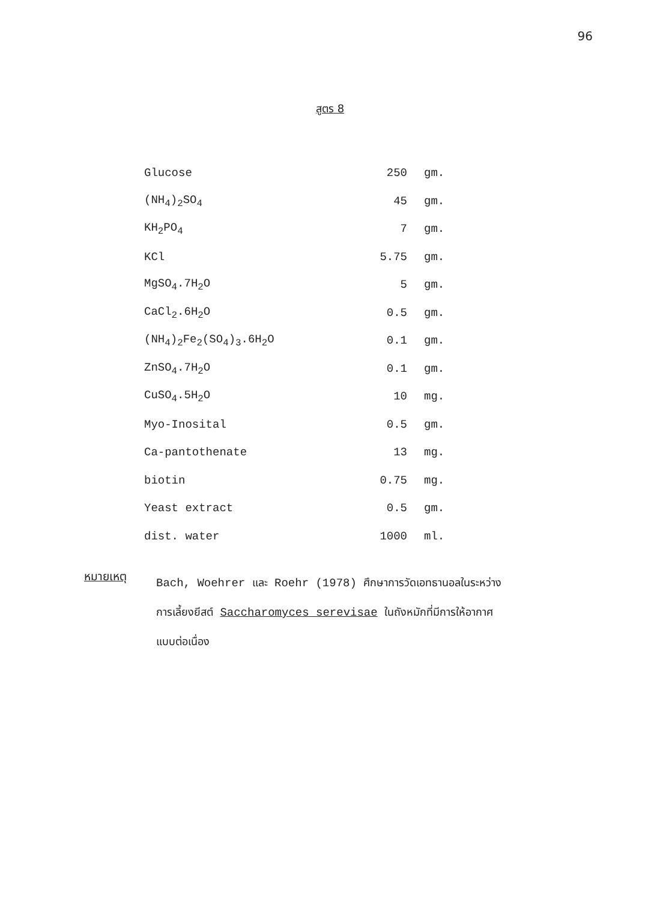96
สูตร 8
| Glucose | 250 | gm. |
| (NH<sub>4</sub>)<sub>2</sub>SO<sub>4</sub> | 45 | gm. |
| KH<sub>2</sub>PO<sub>4</sub> | 7 | gm. |
| KCl | 5.75 | gm. |
| MgSO<sub>4</sub>.7H<sub>2</sub>O | 5 | gm. |
| CaCl<sub>2</sub>.6H<sub>2</sub>O | 0.5 | gm. |
| (NH<sub>4</sub>)<sub>2</sub>Fe<sub>2</sub>(SO<sub>4</sub>)<sub>3</sub>.6H<sub>2</sub>O | 0.1 | gm. |
| ZnSO<sub>4</sub>.7H<sub>2</sub>O | 0.1 | gm. |
| CuSO<sub>4</sub>.5H<sub>2</sub>O | 10 | mg. |
| Myo-Inosital | 0.5 | gm. |
| Ca-pantothenate | 13 | mg. |
| biotin | 0.75 | mg. |
| Yeast extract | 0.5 | gm. |
| dist. water | 1000 | ml. |
หมายเหตุ
Bach, Woehrer และ Roehr (1978) ศึกษาการวัดเอทธานอลในระหว่างการเลี้ยงยีสต์ Saccharomyces serevisae ในถังหมักที่มีการให้อากาศแบบต่อเนื่อง